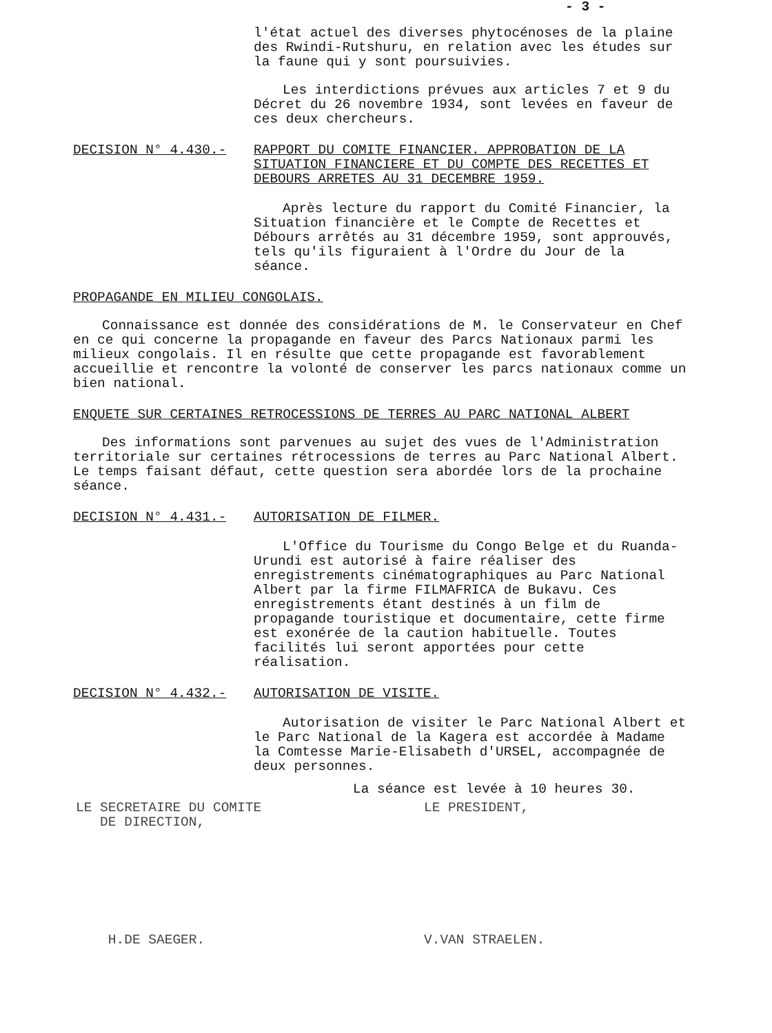- 3 -
l'état actuel des diverses phytocénoses de la plaine des Rwindi-Rutshuru, en relation avec les études sur la faune qui y sont poursuivies.
Les interdictions prévues aux articles 7 et 9 du Décret du 26 novembre 1934, sont levées en faveur de ces deux chercheurs.
DECISION N° 4.430.- RAPPORT DU COMITE FINANCIER. APPROBATION DE LA SITUATION FINANCIERE ET DU COMPTE DES RECETTES ET DEBOURS ARRETES AU 31 DECEMBRE 1959.
Après lecture du rapport du Comité Financier, la Situation financière et le Compte de Recettes et Débours arrêtés au 31 décembre 1959, sont approuvés, tels qu'ils figuraient à l'Ordre du Jour de la séance.
PROPAGANDE EN MILIEU CONGOLAIS.
Connaissance est donnée des considérations de M. le Conservateur en Chef en ce qui concerne la propagande en faveur des Parcs Nationaux parmi les milieux congolais. Il en résulte que cette propagande est favorablement accueillie et rencontre la volonté de conserver les parcs nationaux comme un bien national.
ENQUETE SUR CERTAINES RETROCESSIONS DE TERRES AU PARC NATIONAL ALBERT
Des informations sont parvenues au sujet des vues de l'Administration territoriale sur certaines rétrocessions de terres au Parc National Albert. Le temps faisant défaut, cette question sera abordée lors de la prochaine séance.
DECISION N° 4.431.- AUTORISATION DE FILMER.
L'Office du Tourisme du Congo Belge et du Ruanda-Urundi est autorisé à faire réaliser des enregistrements cinématographiques au Parc National Albert par la firme FILMAFRICA de Bukavu. Ces enregistrements étant destinés à un film de propagande touristique et documentaire, cette firme est exonérée de la caution habituelle. Toutes facilités lui seront apportées pour cette réalisation.
DECISION N° 4.432.- AUTORISATION DE VISITE.
Autorisation de visiter le Parc National Albert et le Parc National de la Kagera est accordée à Madame la Comtesse Marie-Elisabeth d'URSEL, accompagnée de deux personnes.
La séance est levée à 10 heures 30.
LE SECRETAIRE DU COMITE
DE DIRECTION,
H.DE SAEGER.
LE PRESIDENT,
V.VAN STRAELEN.